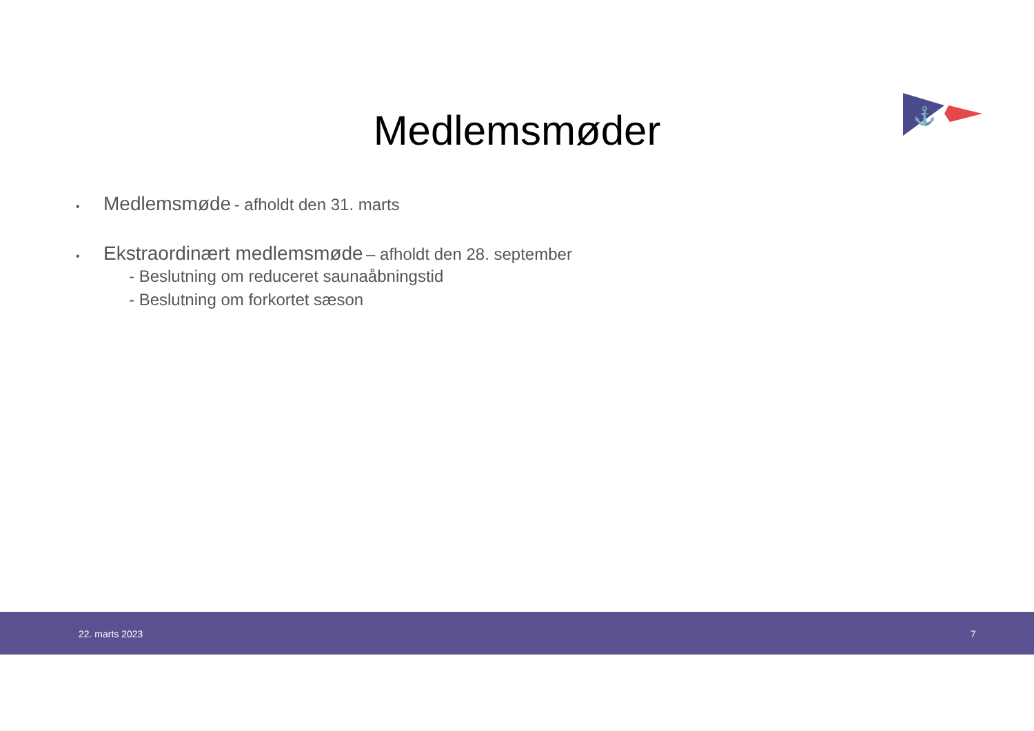⚓
Medlemsmøder
• Medlemsmøde - afholdt den 31. marts
• Ekstraordinært medlemsmøde – afholdt den 28. september
- Beslutning om reduceret saunaåbningstid
- Beslutning om forkortet sæson
22. marts 2023 7